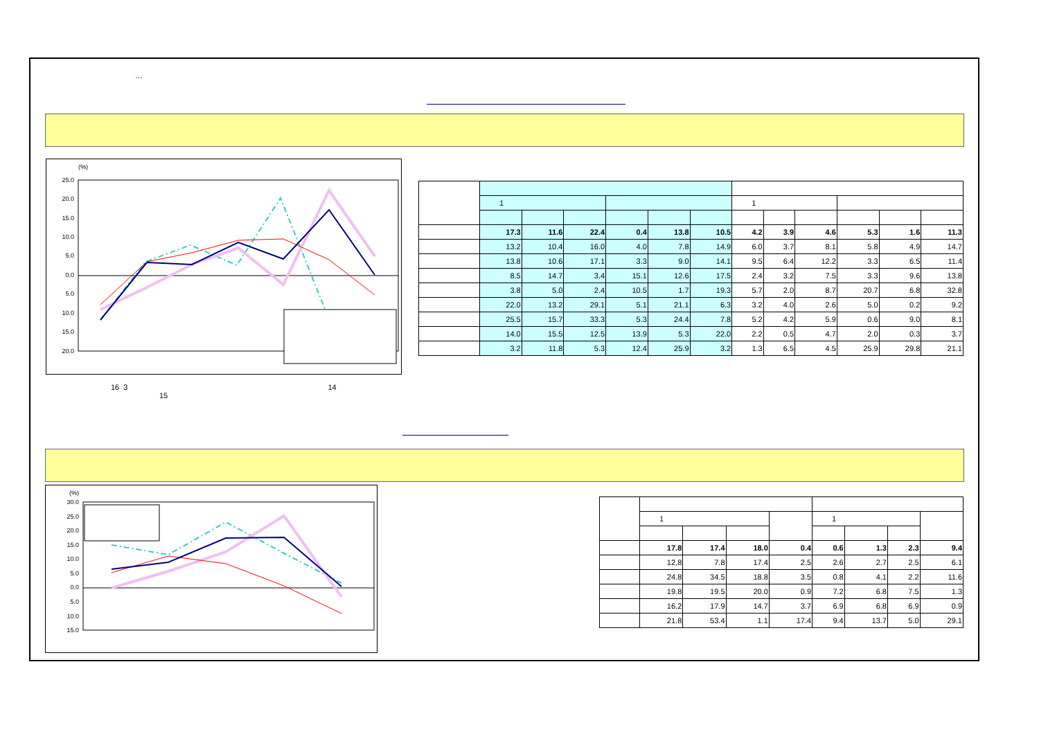…
(%)
25.0
20.0
15.0
10.0
5.0
0.0
5.0
10.0
15.0
20.0
16 3 14 15
| | 1 | | | | | | 1 | | | | | |
| | 17.3 | 11.6 | 22.4 | 0.4 | 13.8 | 10.5 | 4.2 | 3.9 | 4.6 | 5.3 | 1.6 | 11.3 |
| | 13.2 | 10.4 | 16.0 | 4.0 | 7.8 | 14.9 | 6.0 | 3.7 | 8.1 | 5.8 | 4.9 | 14.7 |
| | 13.8 | 10.6 | 17.1 | 3.3 | 9.0 | 14.1 | 9.5 | 6.4 | 12.2 | 3.3 | 6.5 | 11.4 |
| | 8.5 | 14.7 | 3.4 | 15.1 | 12.6 | 17.5 | 2.4 | 3.2 | 7.5 | 3.3 | 9.6 | 13.8 |
| | 3.8 | 5.0 | 2.4 | 10.5 | 1.7 | 19.3 | 5.7 | 2.0 | 8.7 | 20.7 | 6.8 | 32.8 |
| | 22.0 | 13.2 | 29.1 | 5.1 | 21.1 | 6.3 | 3.2 | 4.0 | 2.6 | 5.0 | 0.2 | 9.2 |
| | 25.5 | 15.7 | 33.3 | 5.3 | 24.4 | 7.8 | 5.2 | 4.2 | 5.9 | 0.6 | 9.0 | 8.1 |
| | 14.0 | 15.5 | 12.5 | 13.9 | 5.3 | 22.0 | 2.2 | 0.5 | 4.7 | 2.0 | 0.3 | 3.7 |
| | 3.2 | 11.8 | 5.3 | 12.4 | 25.9 | 3.2 | 1.3 | 6.5 | 4.5 | 25.9 | 29.8 | 21.1 |
(%)
30.0
25.0
20.0
15.0
10.0
5.0
0.0
5.0
10.0
15.0
| | 1 | | | | 1 | | | |
| | 17.8 | 17.4 | 18.0 | 0.4 | 0.6 | 1.3 | 2.3 | 9.4 |
| | 12.8 | 7.8 | 17.4 | 2.5 | 2.6 | 2.7 | 2.5 | 6.1 |
| | 24.8 | 34.5 | 18.8 | 3.5 | 0.8 | 4.1 | 2.2 | 11.6 |
| | 19.8 | 19.5 | 20.0 | 0.9 | 7.2 | 6.8 | 7.5 | 1.3 |
| | 16.2 | 17.9 | 14.7 | 3.7 | 6.9 | 6.8 | 6.9 | 0.9 |
| | 21.8 | 53.4 | 1.1 | 17.4 | 9.4 | 13.7 | 5.0 | 29.1 |